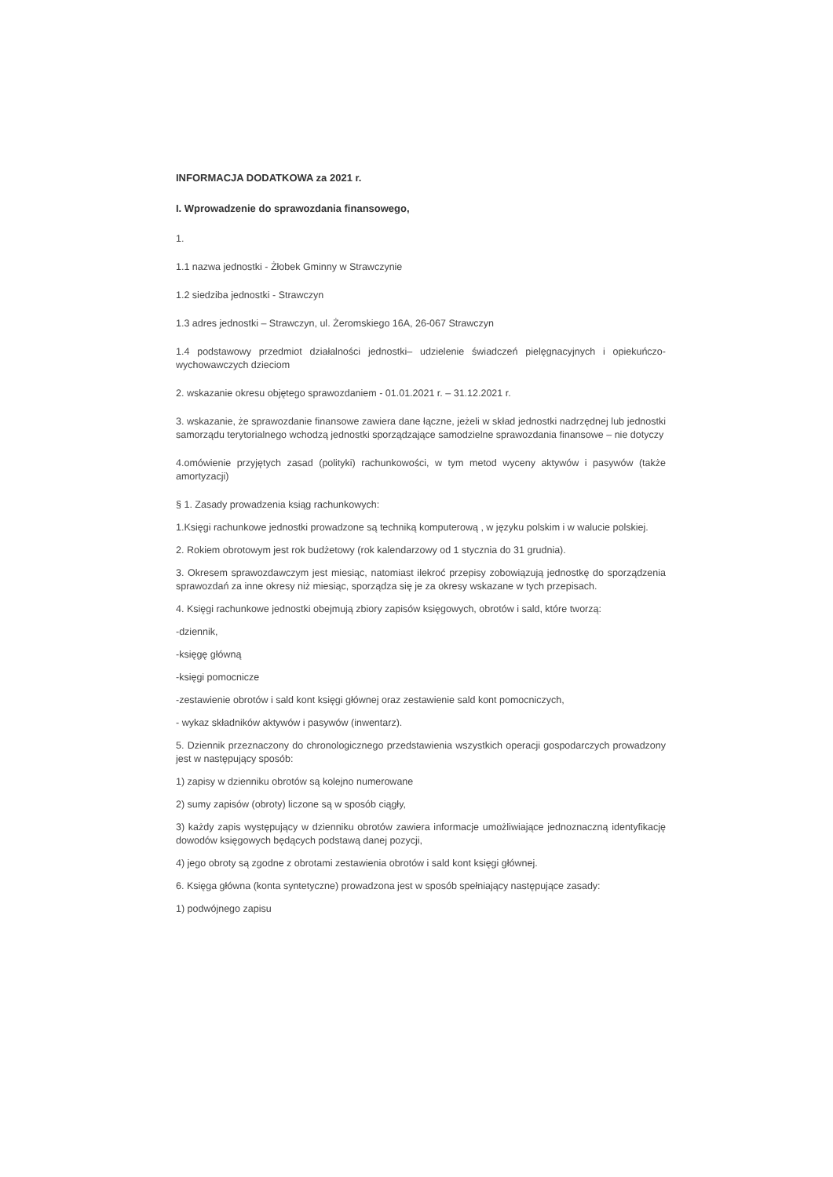INFORMACJA DODATKOWA za 2021 r.
I. Wprowadzenie do sprawozdania finansowego,
1.
1.1 nazwa jednostki - Żłobek Gminny w Strawczynie
1.2 siedziba jednostki - Strawczyn
1.3 adres jednostki – Strawczyn, ul. Żeromskiego 16A, 26-067 Strawczyn
1.4 podstawowy przedmiot działalności jednostki– udzielenie świadczeń pielęgnacyjnych i opiekuńczo-wychowawczych dzieciom
2. wskazanie okresu objętego sprawozdaniem - 01.01.2021 r. – 31.12.2021 r.
3. wskazanie, że sprawozdanie finansowe zawiera dane łączne, jeżeli w skład jednostki nadrzędnej lub jednostki samorządu terytorialnego wchodzą jednostki sporządzające samodzielne sprawozdania finansowe – nie dotyczy
4.omówienie przyjętych zasad (polityki) rachunkowości, w tym metod wyceny aktywów i pasywów (także amortyzacji)
§ 1. Zasady prowadzenia ksiąg rachunkowych:
1.Księgi rachunkowe jednostki prowadzone są techniką komputerową , w języku polskim i w walucie polskiej.
2. Rokiem obrotowym jest rok budżetowy (rok kalendarzowy od 1 stycznia do 31 grudnia).
3. Okresem sprawozdawczym jest miesiąc, natomiast ilekroć przepisy zobowiązują jednostkę do sporządzenia sprawozdań za inne okresy niż miesiąc, sporządza się je za okresy wskazane w tych przepisach.
4. Księgi rachunkowe jednostki obejmują zbiory zapisów księgowych, obrotów i sald, które tworzą:
-dziennik,
-księgę główną
-księgi pomocnicze
-zestawienie obrotów i sald kont księgi głównej oraz zestawienie sald kont pomocniczych,
- wykaz składników aktywów i pasywów (inwentarz).
5. Dziennik przeznaczony do chronologicznego przedstawienia wszystkich operacji gospodarczych prowadzony jest w następujący sposób:
1) zapisy w dzienniku obrotów są kolejno numerowane
2) sumy zapisów (obroty) liczone są w sposób ciągły,
3) każdy zapis występujący w dzienniku obrotów zawiera informacje umożliwiające jednoznaczną identyfikację dowodów księgowych będących podstawą danej pozycji,
4) jego obroty są zgodne z obrotami zestawienia obrotów i sald kont księgi głównej.
6. Księga główna (konta syntetyczne) prowadzona jest w sposób spełniający następujące zasady:
1) podwójnego zapisu